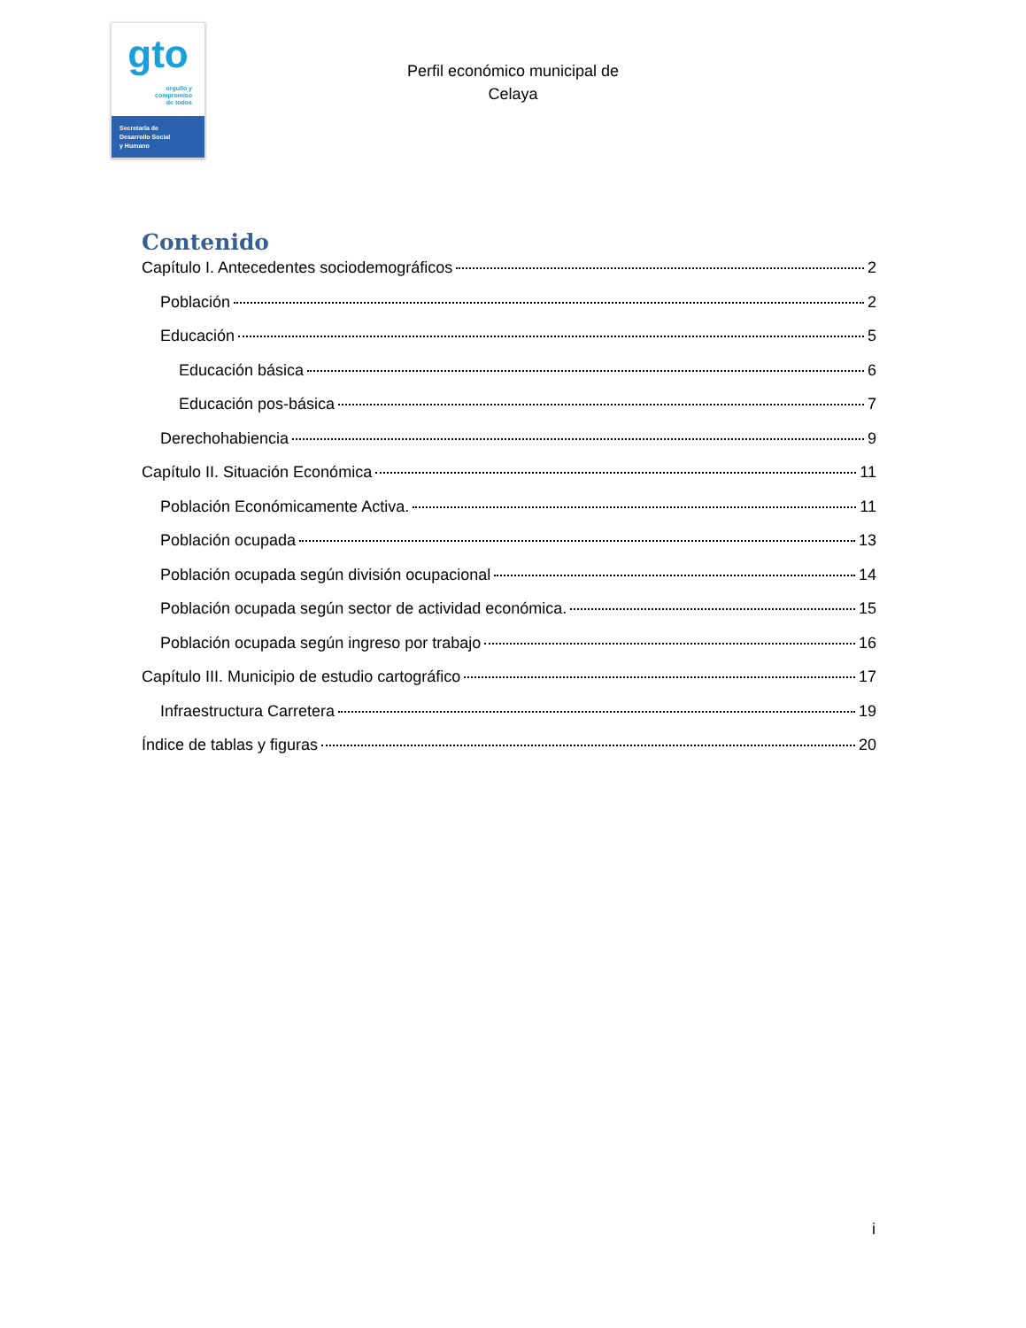gto
orgullo y
compromiso
de todos
Secretaría de
Desarrollo Social
y Humano
Perfil económico municipal de
Celaya
Contenido
Capítulo I. Antecedentes sociodemográficos 2
Población 2
Educación 5
Educación básica 6
Educación pos-básica 7
Derechohabiencia 9
Capítulo II. Situación Económica 11
Población Económicamente Activa. 11
Población ocupada 13
Población ocupada según división ocupacional 14
Población ocupada según sector de actividad económica. 15
Población ocupada según ingreso por trabajo 16
Capítulo III. Municipio de estudio cartográfico 17
Infraestructura Carretera 19
Índice de tablas y figuras 20
i